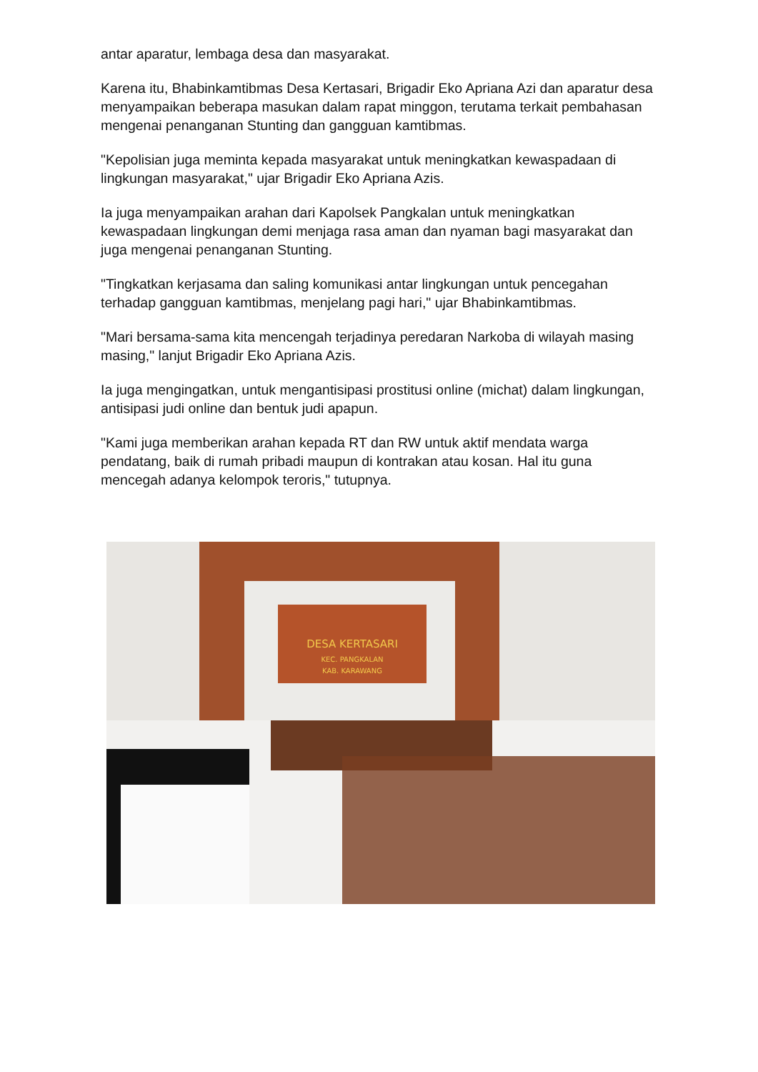antar aparatur, lembaga desa dan masyarakat.
Karena itu, Bhabinkamtibmas Desa Kertasari, Brigadir Eko Apriana Azi dan aparatur desa menyampaikan beberapa masukan dalam rapat minggon, terutama terkait pembahasan mengenai penanganan Stunting dan gangguan kamtibmas.
"Kepolisian juga meminta kepada masyarakat untuk meningkatkan kewaspadaan di lingkungan masyarakat," ujar Brigadir Eko Apriana Azis.
Ia juga menyampaikan arahan dari Kapolsek Pangkalan untuk meningkatkan kewaspadaan lingkungan demi menjaga rasa aman dan nyaman bagi masyarakat dan juga mengenai penanganan Stunting.
"Tingkatkan kerjasama dan saling komunikasi antar lingkungan untuk pencegahan terhadap gangguan kamtibmas, menjelang pagi hari," ujar Bhabinkamtibmas.
"Mari bersama-sama kita mencengah terjadinya peredaran Narkoba di wilayah masing masing," lanjut Brigadir Eko Apriana Azis.
Ia juga mengingatkan, untuk mengantisipasi prostitusi online (michat) dalam lingkungan, antisipasi judi online dan bentuk judi apapun.
"Kami juga memberikan arahan kepada RT dan RW untuk aktif mendata warga pendatang, baik di rumah pribadi maupun di kontrakan atau kosan. Hal itu guna mencegah adanya kelompok teroris," tutupnya.
DESA KERTASARI
KEC. PANGKALAN
KAB. KARAWANG